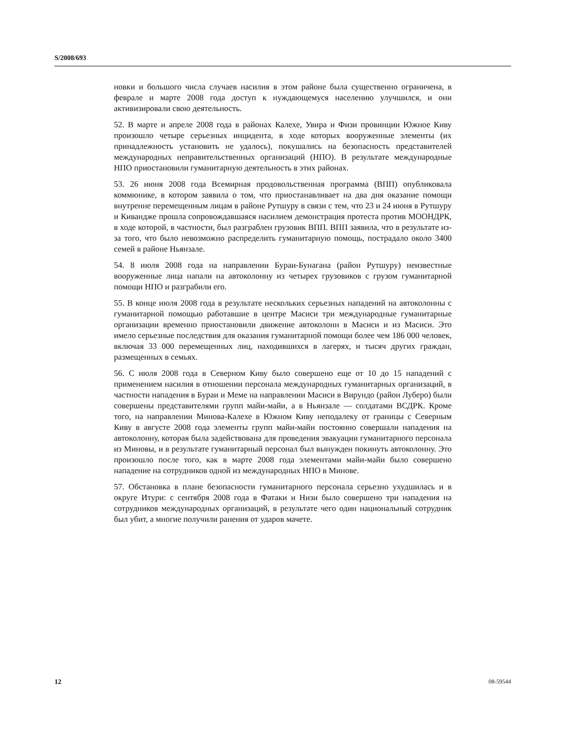S/2008/693
новки и большого числа случаев насилия в этом районе была существенно ограничена, в феврале и марте 2008 года доступ к нуждающемуся населению улучшился, и они активизировали свою деятельность.
52. В марте и апреле 2008 года в районах Калехе, Увира и Физи провинции Южное Киву произошло четыре серьезных инцидента, в ходе которых вооруженные элементы (их принадлежность установить не удалось), покушались на безопасность представителей международных неправительственных организаций (НПО). В результате международные НПО приостановили гуманитарную деятельность в этих районах.
53. 26 июня 2008 года Всемирная продовольственная программа (ВПП) опубликовала коммюнике, в котором заявила о том, что приостанавливает на два дня оказание помощи внутренне перемещенным лицам в районе Рутшуру в связи с тем, что 23 и 24 июня в Рутшуру и Кивандже прошла сопровождавшаяся насилием демонстрация протеста против МООНДРК, в ходе которой, в частности, был разграблен грузовик ВПП. ВПП заявила, что в результате из-за того, что было невозможно распределить гуманитарную помощь, пострадало около 3400 семей в районе Ньянзале.
54. 8 июля 2008 года на направлении Бураи-Бунагана (район Рутшуру) неизвестные вооруженные лица напали на автоколонну из четырех грузовиков с грузом гуманитарной помощи НПО и разграбили его.
55. В конце июля 2008 года в результате нескольких серьезных нападений на автоколонны с гуманитарной помощью работавшие в центре Масиси три международные гуманитарные организации временно приостановили движение автоколонн в Масиси и из Масиси. Это имело серьезные последствия для оказания гуманитарной помощи более чем 186 000 человек, включая 33 000 перемещенных лиц, находившихся в лагерях, и тысяч других граждан, размещенных в семьях.
56. С июля 2008 года в Северном Киву было совершено еще от 10 до 15 нападений с применением насилия в отношении персонала международных гуманитарных организаций, в частности нападения в Бураи и Меме на направлении Масиси в Вирундо (район Луберо) были совершены представителями групп майи-майи, а в Ньянзале — солдатами ВСДРК. Кроме того, на направлении Минова-Калехе в Южном Киву неподалеку от границы с Северным Киву в августе 2008 года элементы групп майи-майи постоянно совершали нападения на автоколонну, которая была задействована для проведения эвакуации гуманитарного персонала из Миновы, и в результате гуманитарный персонал был вынужден покинуть автоколонну. Это произошло после того, как в марте 2008 года элементами майи-майи было совершено нападение на сотрудников одной из международных НПО в Минове.
57. Обстановка в плане безопасности гуманитарного персонала серьезно ухудшилась и в округе Итури: с сентября 2008 года в Фатаки и Низи было совершено три нападения на сотрудников международных организаций, в результате чего один национальный сотрудник был убит, а многие получили ранения от ударов мачете.
12 08-59544